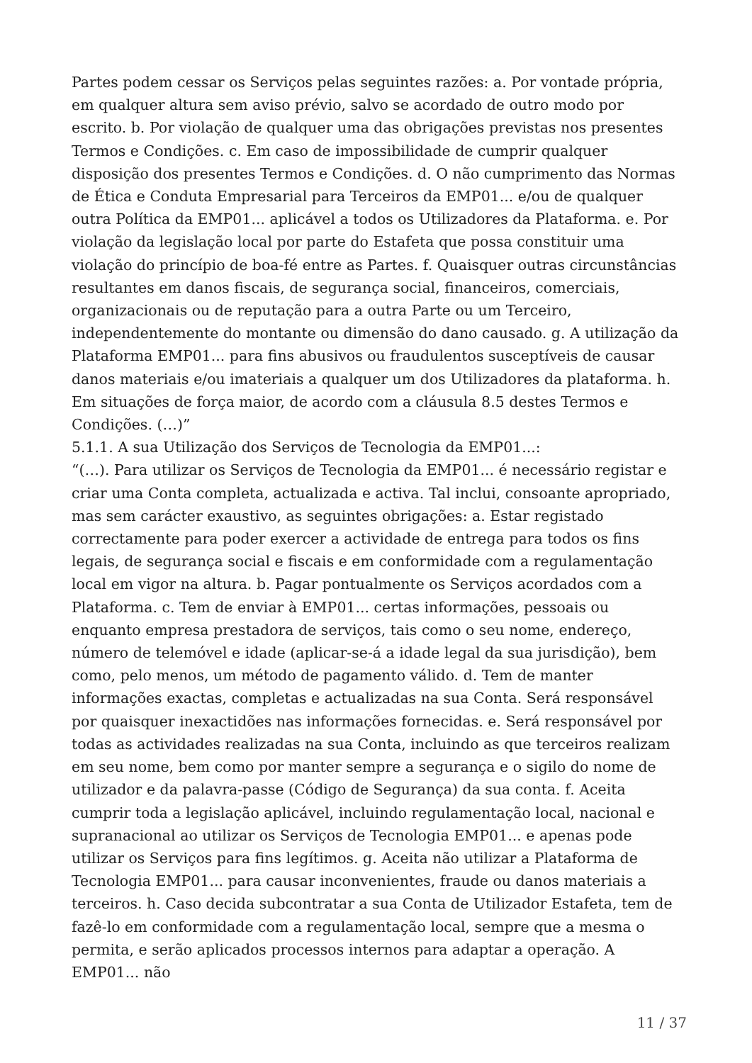Partes podem cessar os Serviços pelas seguintes razões: a. Por vontade própria, em qualquer altura sem aviso prévio, salvo se acordado de outro modo por escrito. b. Por violação de qualquer uma das obrigações previstas nos presentes Termos e Condições. c. Em caso de impossibilidade de cumprir qualquer disposição dos presentes Termos e Condições. d. O não cumprimento das Normas de Ética e Conduta Empresarial para Terceiros da EMP01... e/ou de qualquer outra Política da EMP01... aplicável a todos os Utilizadores da Plataforma. e. Por violação da legislação local por parte do Estafeta que possa constituir uma violação do princípio de boa-fé entre as Partes. f. Quaisquer outras circunstâncias resultantes em danos fiscais, de segurança social, financeiros, comerciais, organizacionais ou de reputação para a outra Parte ou um Terceiro, independentemente do montante ou dimensão do dano causado. g. A utilização da Plataforma EMP01... para fins abusivos ou fraudulentos susceptíveis de causar danos materiais e/ou imateriais a qualquer um dos Utilizadores da plataforma. h. Em situações de força maior, de acordo com a cláusula 8.5 destes Termos e Condições. (…)”
5.1.1. A sua Utilização dos Serviços de Tecnologia da EMP01...:
“(…). Para utilizar os Serviços de Tecnologia da EMP01... é necessário registar e criar uma Conta completa, actualizada e activa. Tal inclui, consoante apropriado, mas sem carácter exaustivo, as seguintes obrigações: a. Estar registado correctamente para poder exercer a actividade de entrega para todos os fins legais, de segurança social e fiscais e em conformidade com a regulamentação local em vigor na altura. b. Pagar pontualmente os Serviços acordados com a Plataforma. c. Tem de enviar à EMP01... certas informações, pessoais ou enquanto empresa prestadora de serviços, tais como o seu nome, endereço, número de telemóvel e idade (aplicar-se-á a idade legal da sua jurisdição), bem como, pelo menos, um método de pagamento válido. d. Tem de manter informações exactas, completas e actualizadas na sua Conta. Será responsável por quaisquer inexactidões nas informações fornecidas. e. Será responsável por todas as actividades realizadas na sua Conta, incluindo as que terceiros realizam em seu nome, bem como por manter sempre a segurança e o sigilo do nome de utilizador e da palavra-passe (Código de Segurança) da sua conta. f. Aceita cumprir toda a legislação aplicável, incluindo regulamentação local, nacional e supranacional ao utilizar os Serviços de Tecnologia EMP01... e apenas pode utilizar os Serviços para fins legítimos. g. Aceita não utilizar a Plataforma de Tecnologia EMP01... para causar inconvenientes, fraude ou danos materiais a terceiros. h. Caso decida subcontratar a sua Conta de Utilizador Estafeta, tem de fazê-lo em conformidade com a regulamentação local, sempre que a mesma o permita, e serão aplicados processos internos para adaptar a operação. A EMP01... não
11 / 37